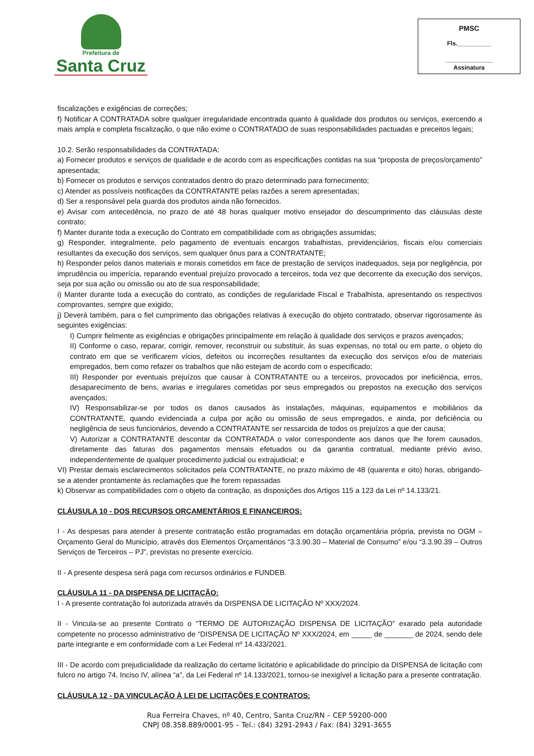Prefeitura de
Santa Cruz
PMSC
Fls.__________
______________
Assinatura
fiscalizações e exigências de correções;
f) Notificar A CONTRATADA sobre qualquer irregularidade encontrada quanto à qualidade dos produtos ou serviços, exercendo a mais ampla e completa fiscalização, o que não exime o CONTRATADO de suas responsabilidades pactuadas e preceitos legais;
10.2. Serão responsabilidades da CONTRATADA:
a) Fornecer produtos e serviços de qualidade e de acordo com as especificações contidas na sua “proposta de preços/orçamento” apresentada;
b) Fornecer os produtos e serviços contratados dentro do prazo determinado para fornecimento;
c) Atender as possíveis notificações da CONTRATANTE pelas razões a serem apresentadas;
d) Ser a responsável pela guarda dos produtos ainda não fornecidos.
e) Avisar com antecedência, no prazo de até 48 horas qualquer motivo ensejador do descumprimento das cláusulas deste contrato;
f) Manter durante toda a execução do Contrato em compatibilidade com as obrigações assumidas;
g) Responder, integralmente, pelo pagamento de eventuais encargos trabalhistas, previdenciários, fiscais e/ou comerciais resultantes da execução dos serviços, sem qualquer ônus para a CONTRATANTE;
h) Responder pelos danos materiais e morais cometidos em face de prestação de serviços inadequados, seja por negligência, por imprudência ou imperícia, reparando eventual prejuízo provocado a terceiros, toda vez que decorrente da execução dos serviços, seja por sua ação ou omissão ou ato de sua responsabilidade;
i) Manter durante toda a execução do contrato, as condições de regularidade Fiscal e Trabalhista, apresentando os respectivos comprovantes, sempre que exigido;
j) Deverá também, para o fiel cumprimento das obrigações relativas à execução do objeto contratado, observar rigorosamente às seguintes exigências:
I) Cumprir fielmente as exigências e obrigações principalmente em relação à qualidade dos serviços e prazos avençados;
II) Conforme o caso, reparar, corrigir, remover, reconstruir ou substituir, às suas expensas, no total ou em parte, o objeto do contrato em que se verificarem vícios, defeitos ou incorreções resultantes da execução dos serviços e/ou de materiais empregados, bem como refazer os trabalhos que não estejam de acordo com o especificado;
III) Responder por eventuais prejuízos que causar à CONTRATANTE ou a terceiros, provocados por ineficiência, erros, desaparecimento de bens, avarias e irregulares cometidas por seus empregados ou prepostos na execução dos serviços avençados;
IV) Responsabilizar-se por todos os danos causados às instalações, máquinas, equipamentos e mobiliários da CONTRATANTE, quando evidenciada a culpa por ação ou omissão de seus empregados, e ainda, por deficiência ou negligência de seus funcionários, devendo a CONTRATANTE ser ressarcida de todos os prejuízos a que der causa;
V) Autorizar a CONTRATANTE descontar da CONTRATADA o valor correspondente aos danos que lhe forem causados, diretamente das faturas dos pagamentos mensais efetuados ou da garantia contratual, mediante prévio aviso, independentemente de qualquer procedimento judicial ou extrajudicial; e
VI) Prestar demais esclarecimentos solicitados pela CONTRATANTE, no prazo máximo de 48 (quarenta e oito) horas, obrigando-se a atender prontamente às reclamações que lhe forem repassadas
k) Observar as compatibilidades com o objeto da contração, as disposições dos Artigos 115 a 123 da Lei nº 14.133/21.
CLÁUSULA 10 - DOS RECURSOS ORÇAMENTÁRIOS E FINANCEIROS:
I - As despesas para atender à presente contratação estão programadas em dotação orçamentária própria, prevista no OGM – Orçamento Geral do Município, através dos Elementos Orçamentários “3.3.90.30 – Material de Consumo” e/ou “3.3.90.39 – Outros Serviços de Terceiros – PJ”, previstas no presente exercício.
II - A presente despesa será paga com recursos ordinários e FUNDEB.
CLÁUSULA 11 - DA DISPENSA DE LICITAÇÃO:
I - A presente contratação foi autorizada através da DISPENSA DE LICITAÇÃO Nº XXX/2024.
II - Vincula-se ao presente Contrato o “TERMO DE AUTORIZAÇÃO DISPENSA DE LICITAÇÃO” exarado pela autoridade competente no processo administrativo de “DISPENSA DE LICITAÇÃO Nº XXX/2024, em _____ de _______ de 2024, sendo dele parte integrante e em conformidade com a Lei Federal nº 14.433/2021.
III - De acordo com prejudicialidade da realização do certame licitatório e aplicabilidade do princípio da DISPENSA de licitação com fulcro no artigo 74, Inciso IV, alínea “a”, da Lei Federal nº 14.133/2021, tornou-se inexigível a licitação para a presente contratação.
CLÁUSULA 12 - DA VINCULAÇÃO À LEI DE LICITAÇÕES E CONTRATOS:
Rua Ferreira Chaves, nº 40, Centro, Santa Cruz/RN – CEP 59200-000
CNPJ 08.358.889/0001-95 – Tel.: (84) 3291-2943 / Fax: (84) 3291-3655